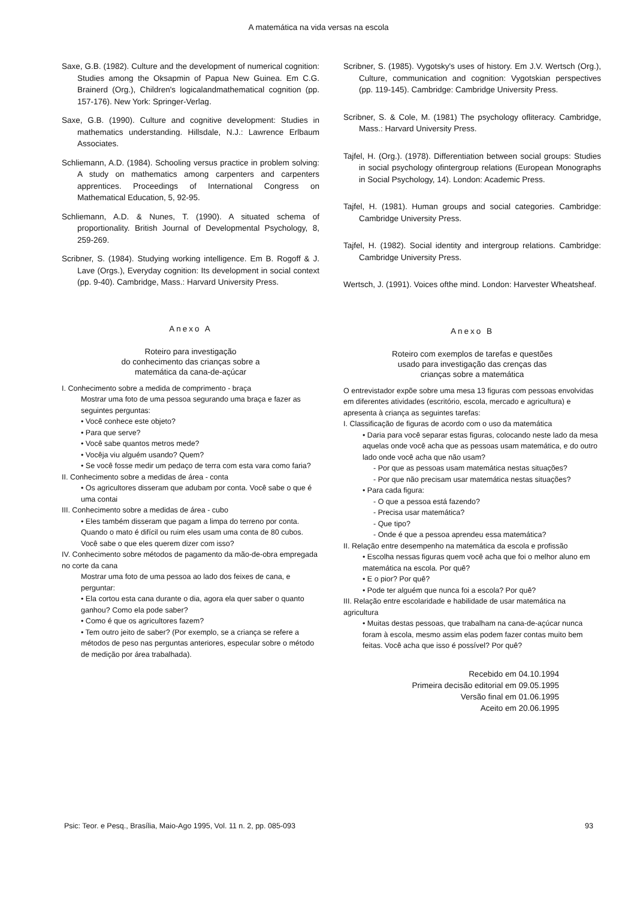A matemática na vida versas na escola
Saxe, G.B. (1982). Culture and the development of numerical cognition: Studies among the Oksapmin of Papua New Guinea. Em C.G. Brainerd (Org.), Children's logicalandmathematical cognition (pp. 157-176). New York: Springer-Verlag.
Saxe, G.B. (1990). Culture and cognitive development: Studies in mathematics understanding. Hillsdale, N.J.: Lawrence Erlbaum Associates.
Schliemann, A.D. (1984). Schooling versus practice in problem solving: A study on mathematics among carpenters and carpenters apprentices. Proceedings of International Congress on Mathematical Education, 5, 92-95.
Schliemann, A.D. & Nunes, T. (1990). A situated schema of proportionality. British Journal of Developmental Psychology, 8, 259-269.
Scribner, S. (1984). Studying working intelligence. Em B. Rogoff & J. Lave (Orgs.), Everyday cognition: Its development in social context (pp. 9-40). Cambridge, Mass.: Harvard University Press.
Anexo A
Roteiro para investigação
do conhecimento das crianças sobre a
matemática da cana-de-açúcar
I. Conhecimento sobre a medida de comprimento - braça
Mostrar uma foto de uma pessoa segurando uma braça e fazer as seguintes perguntas:
• Você conhece este objeto?
• Para que serve?
• Você sabe quantos metros mede?
• Vocêja viu alguém usando? Quem?
• Se você fosse medir um pedaço de terra com esta vara como faria?
II. Conhecimento sobre a medidas de área - conta
• Os agricultores disseram que adubam por conta. Você sabe o que é uma contai
III. Conhecimento sobre a medidas de área - cubo
• Eles também disseram que pagam a limpa do terreno por conta. Quando o mato é difícil ou ruim eles usam uma conta de 80 cubos. Você sabe o que eles querem dizer com isso?
IV. Conhecimento sobre métodos de pagamento da mão-de-obra empregada no corte da cana
Mostrar uma foto de uma pessoa ao lado dos feixes de cana, e perguntar:
• Ela cortou esta cana durante o dia, agora ela quer saber o quanto ganhou? Como ela pode saber?
• Como é que os agricultores fazem?
• Tem outro jeito de saber? (Por exemplo, se a criança se refere a métodos de peso nas perguntas anteriores, especular sobre o método de medição por área trabalhada).
Scribner, S. (1985). Vygotsky's uses of history. Em J.V. Wertsch (Org.), Culture, communication and cognition: Vygotskian perspectives (pp. 119-145). Cambridge: Cambridge University Press.
Scribner, S. & Cole, M. (1981) The psychology ofliteracy. Cambridge, Mass.: Harvard University Press.
Tajfel, H. (Org.). (1978). Differentiation between social groups: Studies in social psychology ofintergroup relations (European Monographs in Social Psychology, 14). London: Academic Press.
Tajfel, H. (1981). Human groups and social categories. Cambridge: Cambridge University Press.
Tajfel, H. (1982). Social identity and intergroup relations. Cambridge: Cambridge University Press.
Wertsch, J. (1991). Voices ofthe mind. London: Harvester Wheatsheaf.
Anexo B
Roteiro com exemplos de tarefas e questões
usado para investigação das crenças das
crianças sobre a matemática
O entrevistador expõe sobre uma mesa 13 figuras com pessoas envolvidas em diferentes atividades (escritório, escola, mercado e agricultura) e apresenta à criança as seguintes tarefas:
I. Classificação de figuras de acordo com o uso da matemática
• Daria para você separar estas figuras, colocando neste lado da mesa aquelas onde você acha que as pessoas usam matemática, e do outro lado onde você acha que não usam?
- Por que as pessoas usam matemática nestas situações?
- Por que não precisam usar matemática nestas situações?
• Para cada figura:
- O que a pessoa está fazendo?
- Precisa usar matemática?
- Que tipo?
- Onde é que a pessoa aprendeu essa matemática?
II. Relação entre desempenho na matemática da escola e profissão
• Escolha nessas figuras quem você acha que foi o melhor aluno em matemática na escola. Por quê?
• E o pior? Por quê?
• Pode ter alguém que nunca foi a escola? Por quê?
III. Relação entre escolaridade e habilidade de usar matemática na agricultura
• Muitas destas pessoas, que trabalham na cana-de-açúcar nunca foram à escola, mesmo assim elas podem fazer contas muito bem feitas. Você acha que isso é possível? Por quê?
Recebido em 04.10.1994
Primeira decisão editorial em 09.05.1995
Versão final em 01.06.1995
Aceito em 20.06.1995
Psic: Teor. e Pesq., Brasília, Maio-Ago 1995, Vol. 11 n. 2, pp. 085-093 93